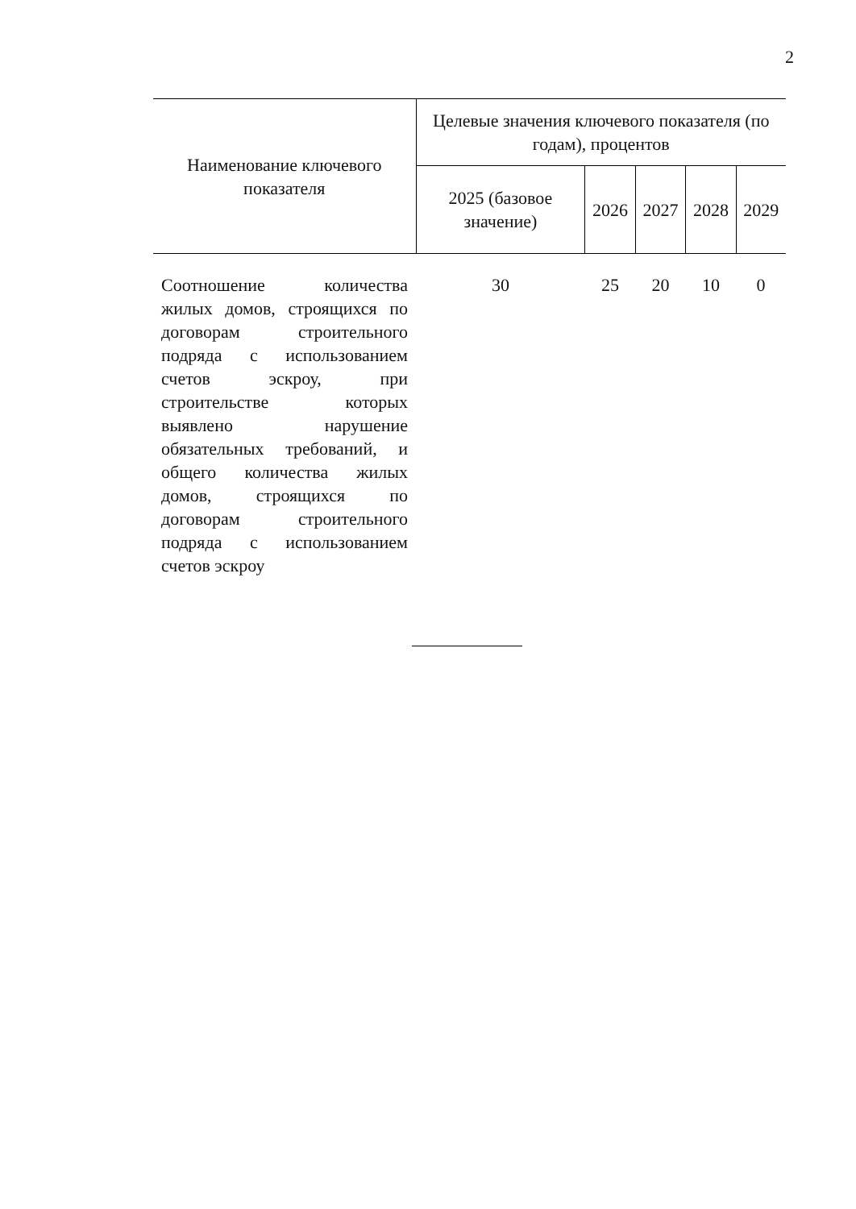2
| Наименование ключевого показателя | Целевые значения ключевого показателя (по годам), процентов | | | | |
| --- | --- | --- | --- | --- | --- |
| | 2025 (базовое значение) | 2026 | 2027 | 2028 | 2029 |
| Соотношение количества жилых домов, строящихся по договорам строительного подряда с использованием счетов эскроу, при строительстве которых выявлено нарушение обязательных требований, и общего количества жилых домов, строящихся по договорам строительного подряда с использованием счетов эскроу | 30 | 25 | 20 | 10 | 0 |